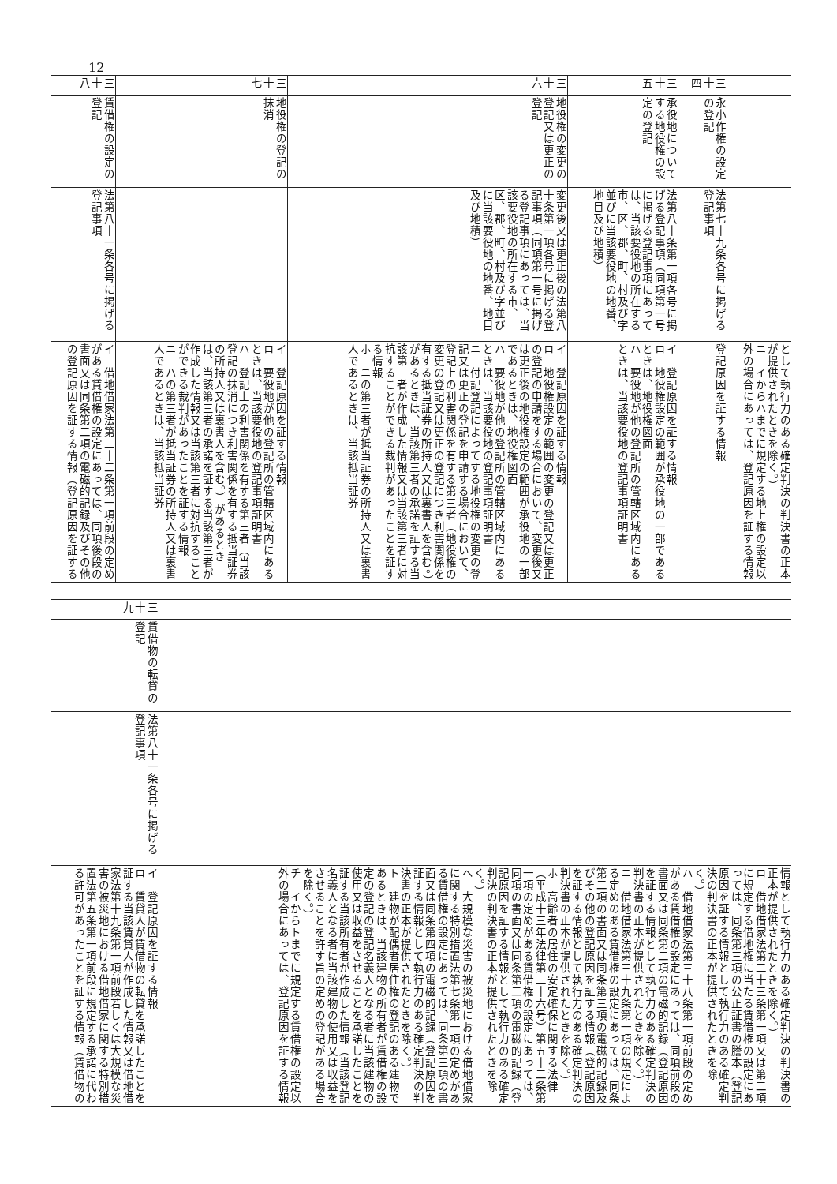12
| | | | として執行力のある確定判決の判決書の正本が提供されたときを除く。） ニ イからハまでに規定する地上権の設定以外の場合にあっては、登記原因を証する情報 |
| 三十四 | 永小作権の設定の登記 | 法第七十九条各号に掲げる登記事項 | 登記原因を証する情報 |
| 三十五 | 承役地についてする地役権の設定の登記 | 法第八十条第一項各号に掲げる登記事項（同項第一号に掲げる登記事項にあっては、当該要役地の所在する市、区、郡、町、村及び字並びに当該要役地の地番、地目及び地積） | イ 登記原因を証する情報 ロ 地役権設定の範囲が承役地の一部であるときは、地役権図面 ハ 要役地が他の登記所の管轄区域内にあるときは、当該要役地の登記事項証明書 |
| 三十六 | 地役権の変更の登記又は更正の登記 | 変更後又は更正後の法第八十条第一項各号に掲げる登記事項（同項第一号に掲げる登記事項にあっては、当該要役地の所在する市、区、郡、町、村及び字並びに当該要役地の地番、地目及び地積） | イ 登記原因を証する情報 ロ 地役権設定の範囲の変更の登記又は更正の登記の申請をする場合において、変更後又は更正後の地役権設定の範囲が承役地の一部であるときは、地役権図面 ハ 要役地が他の登記所の管轄区域内にあるときは、当該要役地の登記事項証明書 ニ 付記登記によってする地役権の変更の登記又は更正の登記を申請する場合において、登記上の利害関係を有する第三者（地役権の変更の登記又は更正の登記につき利害関係を有する抵当証券の所持人又は裏書人を含む。）があるときは、当該第三者の承諾を証する当該第三者が作成した情報又は当該第三者に対抗することができる裁判があったことを証する情報 ホ ニの第三者が抵当証券の所持人又は裏書人であるときは、当該抵当証券 |
| 三十七 | 地役権の登記の抹消 | | イ 登記原因を証する情報 ロ 要役地が他の登記所の管轄区域内にあるときは、当該要役地の登記事項証明書 ハ 登記上の利害関係を有する第三者（当該登記の抹消につき利害関係を有する抵当証券の所持人又は裏書人を含む。）があるときは、当該第三者の承諾を証する当該第三者が作成した情報又は当該第三者に対抗することができる裁判があったことを証する情報 ニ ハの第三者が抵当証券の所持人又は裏書人であるときは、当該抵当証券 |
| 三十八 | 賃借権の設定の登記 | 法第八十一条各号に掲げる登記事項 | イ 借地借家法第二十二条第一項前段の定めがある賃借権の設定にあっては、同項後段の書面又は同条第二項の電磁的記録及びその他の登記原因を証する情報（登記原因を証する |
| | | | 情報として執行力のある確定判決の判決書の正本が提供されたときを除く。） ロ 借地借家法第二十三条第一項又は第二項に規定する借地権に当たる賃借権の設定にあっては、同条第三項の公正証書の謄本（登記原因を証する情報として執行力のある確定判決の判決書の正本が提供されたときを除く。） ハ 借地借家法第三十八条第一項前段の定めがある賃借権の設定にあっては、同項前段の書面又は同条第二項の電磁的記録（登記原因を証する情報として執行力のある確定判決の判決書の正本が提供されたときを除く。） ニ 借地借家法第三十九条第一項の規定による定めのある賃借権の設定にあっては、同条第二項の書面又は同条第三項の電磁的記録及びその他の登記原因を証する情報（登記原因を証する情報として執行力のある確定判決の判決書の正本が提供されたときを除く。） ホ 高齢者の居住の安定確保に関する法律（平成十三年法律第二十六号）第五十二条第一項の定めがある賃借権の設定にあっては、同項の書面又は同条第二項の電磁的記録（登記原因を証する情報として執行力のある確定判決の判決書の正本が提供されたときを除く。） ヘ 大規模な災害の被災地における借地借家に関する特別措置法第七条第一項の定めがある賃借権の設定にあっては、同条第三項の書面又は同条第四項の電磁的記録（登記原因を証する情報として執行力のある確定判決の判決書の正本が提供されたときを除く。） ト 建物が配偶者居住権の登記のある建物であるときは、当該建物の所有者が賃借権の設定の登記の登記名義人となる者に当該建物の使用又は収益をさせることを承諾したことを証する当該所有者が作成した情報（当該登記名義人となる者に当該建物の使用又は収益をさせることを許す旨の定めの登記がある場合を除く。） チ イからトまでに規定する賃借権の設定以外の場合にあっては、登記原因を証する情報 |
| 三十九 | 賃借物の転貸の登記 | 法第八十一条各号に掲げる登記事項 | イ 登記原因を証する情報 ロ 賃貸人が賃借物の転貸を承諾したことを証する当該賃貸人が作成した情報又は借地借家法第十九条第一項前段若しくは大規模な災害の被災地における借地借家に関する特別措置法第五条第一項前段に規定する承諾に代わる許可があったことを証する情報（賃借物の |